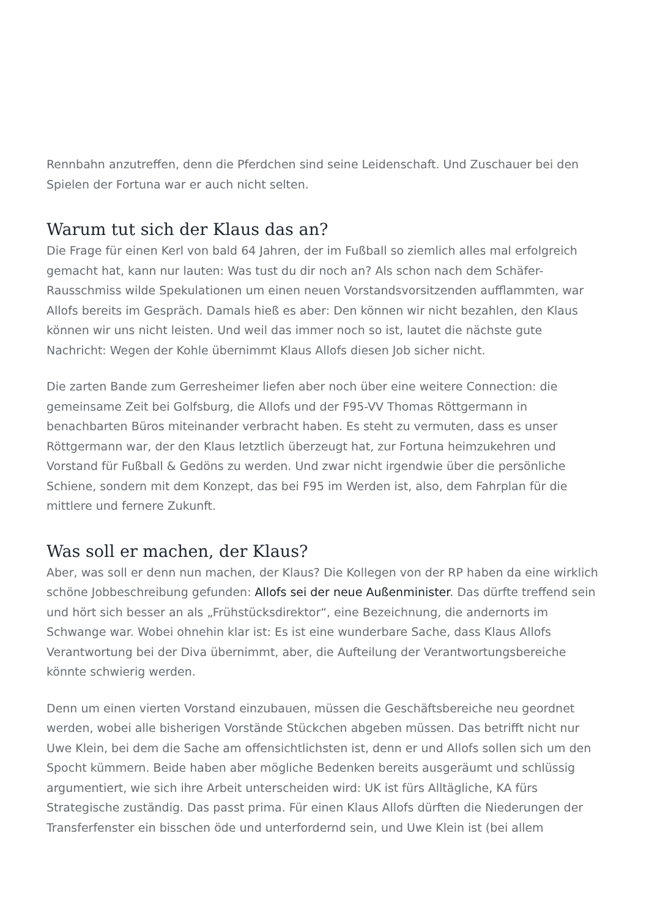Rennbahn anzutreffen, denn die Pferdchen sind seine Leidenschaft. Und Zuschauer bei den Spielen der Fortuna war er auch nicht selten.
Warum tut sich der Klaus das an?
Die Frage für einen Kerl von bald 64 Jahren, der im Fußball so ziemlich alles mal erfolgreich gemacht hat, kann nur lauten: Was tust du dir noch an? Als schon nach dem Schäfer-Rausschmiss wilde Spekulationen um einen neuen Vorstandsvorsitzenden aufflammten, war Allofs bereits im Gespräch. Damals hieß es aber: Den können wir nicht bezahlen, den Klaus können wir uns nicht leisten. Und weil das immer noch so ist, lautet die nächste gute Nachricht: Wegen der Kohle übernimmt Klaus Allofs diesen Job sicher nicht.
Die zarten Bande zum Gerresheimer liefen aber noch über eine weitere Connection: die gemeinsame Zeit bei Golfsburg, die Allofs und der F95-VV Thomas Röttgermann in benachbarten Büros miteinander verbracht haben. Es steht zu vermuten, dass es unser Röttgermann war, der den Klaus letztlich überzeugt hat, zur Fortuna heimzukehren und Vorstand für Fußball & Gedöns zu werden. Und zwar nicht irgendwie über die persönliche Schiene, sondern mit dem Konzept, das bei F95 im Werden ist, also, dem Fahrplan für die mittlere und fernere Zukunft.
Was soll er machen, der Klaus?
Aber, was soll er denn nun machen, der Klaus? Die Kollegen von der RP haben da eine wirklich schöne Jobbeschreibung gefunden: Allofs sei der neue Außenminister. Das dürfte treffend sein und hört sich besser an als „Frühstücksdirektor“, eine Bezeichnung, die andernorts im Schwange war. Wobei ohnehin klar ist: Es ist eine wunderbare Sache, dass Klaus Allofs Verantwortung bei der Diva übernimmt, aber, die Aufteilung der Verantwortungsbereiche könnte schwierig werden.
Denn um einen vierten Vorstand einzubauen, müssen die Geschäftsbereiche neu geordnet werden, wobei alle bisherigen Vorstände Stückchen abgeben müssen. Das betrifft nicht nur Uwe Klein, bei dem die Sache am offensichtlichsten ist, denn er und Allofs sollen sich um den Spocht kümmern. Beide haben aber mögliche Bedenken bereits ausgeräumt und schlüssig argumentiert, wie sich ihre Arbeit unterscheiden wird: UK ist fürs Alltägliche, KA fürs Strategische zuständig. Das passt prima. Für einen Klaus Allofs dürften die Niederungen der Transferfenster ein bisschen öde und unterfordernd sein, und Uwe Klein ist (bei allem